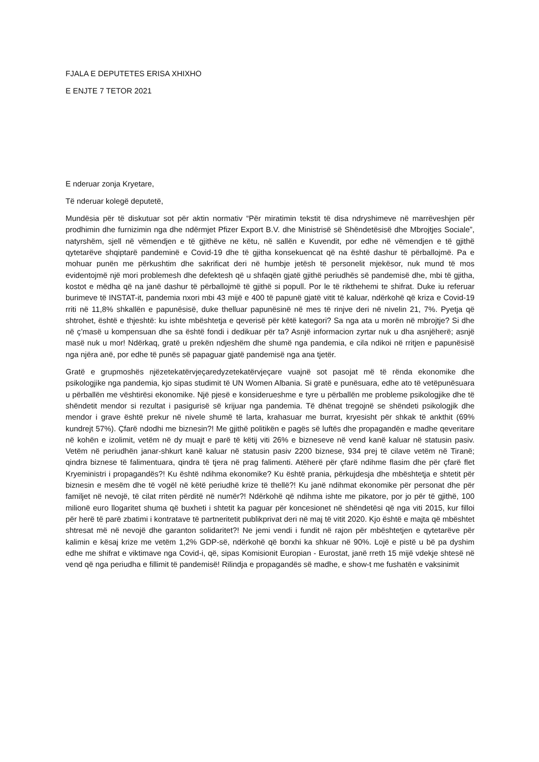FJALA E DEPUTETES ERISA XHIXHO
E ENJTE 7 TETOR 2021
E nderuar zonja Kryetare,
Të nderuar kolegë deputetë,
Mundësia për të diskutuar sot për aktin normativ “Për miratimin tekstit të disa ndryshimeve në marrëveshjen për prodhimin dhe furnizimin nga dhe ndërmjet Pfizer Export B.V. dhe Ministrisë së Shëndetësisë dhe Mbrojtjes Sociale”, natyrshëm, sjell në vëmendjen e të gjithëve ne këtu, në sallën e Kuvendit, por edhe në vëmendjen e të gjithë qytetarëve shqiptarë pandeminë e Covid-19 dhe të gjitha konsekuencat që na është dashur të përballojmë. Pa e mohuar punën me përkushtim dhe sakrificat deri në humbje jetësh të personelit mjekësor, nuk mund të mos evidentojmë një mori problemesh dhe defektesh që u shfaqën gjatë gjithë periudhës së pandemisë dhe, mbi të gjitha, kostot e mëdha që na janë dashur të përballojmë të gjithë si popull. Por le të rikthehemi te shifrat. Duke iu referuar burimeve të INSTAT-it, pandemia nxori mbi 43 mijë e 400 të papunë gjatë vitit të kaluar, ndërkohë që kriza e Covid-19 rriti në 11,8% shkallën e papunësisë, duke thelluar papunësinë në mes të rinjve deri në nivelin 21, 7%. Pyetja që shtrohet, është e thjeshtë: ku ishte mbështetja e qeverisë për këtë kategori? Sa nga ata u morën në mbrojtje? Si dhe në ç’masë u kompensuan dhe sa është fondi i dedikuar për ta? Asnjë informacion zyrtar nuk u dha asnjëherë; asnjë masë nuk u mor! Ndërkaq, gratë u prekën ndjeshëm dhe shumë nga pandemia, e cila ndikoi në rritjen e papunësisë nga njëra anë, por edhe të punës së papaguar gjatë pandemisë nga ana tjetër.
Gratë e grupmoshës njëzetekatërvjeçaredyzetekatërvjeçare vuajnë sot pasojat më të rënda ekonomike dhe psikologjike nga pandemia, kjo sipas studimit të UN Women Albania. Si gratë e punësuara, edhe ato të vetëpunësuara u përballën me vështirësi ekonomike. Një pjesë e konsiderueshme e tyre u përballën me probleme psikologjike dhe të shëndetit mendor si rezultat i pasigurisë së krijuar nga pandemia. Të dhënat tregojnë se shëndeti psikologjik dhe mendor i grave është prekur në nivele shumë të larta, krahasuar me burrat, kryesisht për shkak të ankthit (69% kundrejt 57%). Çfarë ndodhi me biznesin?! Me gjithë politikën e pagës së luftës dhe propagandën e madhe qeveritare në kohën e izolimit, vetëm në dy muajt e parë të këtij viti 26% e bizneseve në vend kanë kaluar në statusin pasiv. Vetëm në periudhën janar-shkurt kanë kaluar në statusin pasiv 2200 biznese, 934 prej të cilave vetëm në Tiranë; qindra biznese të falimentuara, qindra të tjera në prag falimenti. Atëherë për çfarë ndihme flasim dhe për çfarë flet Kryeministri i propagandës?! Ku është ndihma ekonomike? Ku është prania, përkujdesja dhe mbështetja e shtetit për biznesin e mesëm dhe të vogël në këtë periudhë krize të thellë?! Ku janë ndihmat ekonomike për personat dhe për familjet në nevojë, të cilat rriten përditë në numër?! Ndërkohë që ndihma ishte me pikatore, por jo për të gjithë, 100 milionë euro llogaritet shuma që buxheti i shtetit ka paguar për koncesionet në shëndetësi që nga viti 2015, kur filloi për herë të parë zbatimi i kontratave të partneritetit publikprivat deri në maj të vitit 2020. Kjo është e majta që mbështet shtresat më në nevojë dhe garanton solidaritet?! Ne jemi vendi i fundit në rajon për mbështetjen e qytetarëve për kalimin e kësaj krize me vetëm 1,2% GDP-së, ndërkohë që borxhi ka shkuar në 90%. Lojë e pistë u bë pa dyshim edhe me shifrat e viktimave nga Covid-i, që, sipas Komisionit Europian - Eurostat, janë rreth 15 mijë vdekje shtesë në vend që nga periudha e fillimit të pandemisë! Rilindja e propagandës së madhe, e show-t me fushatën e vaksinimit